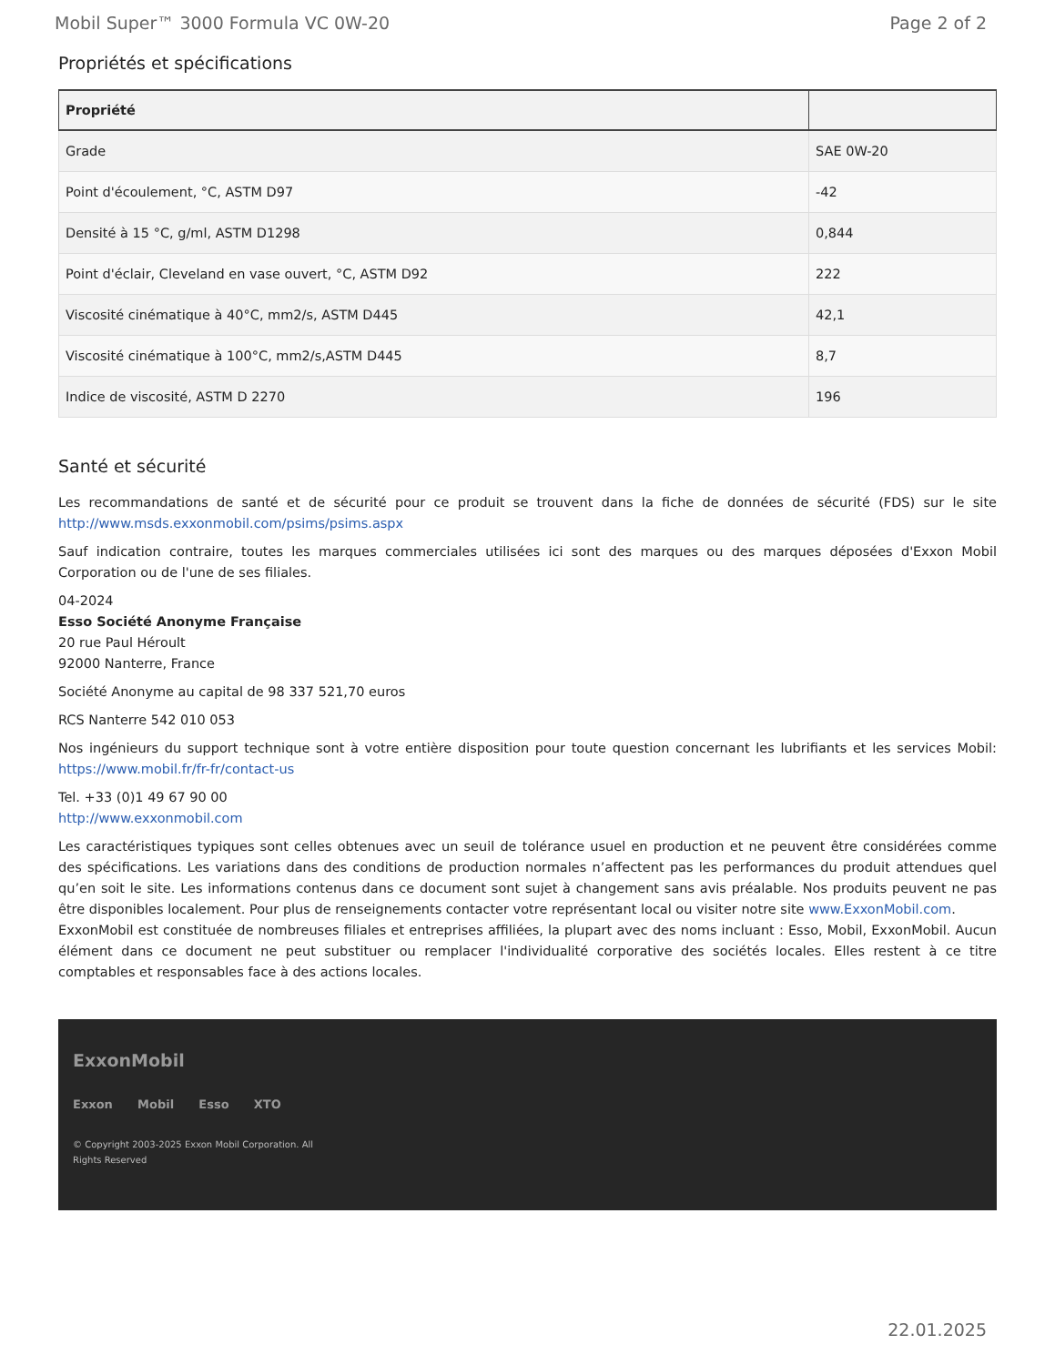Mobil Super™ 3000 Formula VC 0W-20 Page 2 of 2
Propriétés et spécifications
| Propriété | |
| --- | --- |
| Grade | SAE 0W-20 |
| Point d'écoulement, °C, ASTM D97 | -42 |
| Densité à 15 °C, g/ml, ASTM D1298 | 0,844 |
| Point d'éclair, Cleveland en vase ouvert, °C, ASTM D92 | 222 |
| Viscosité cinématique à 40°C, mm2/s, ASTM D445 | 42,1 |
| Viscosité cinématique à 100°C, mm2/s,ASTM D445 | 8,7 |
| Indice de viscosité, ASTM D 2270 | 196 |
Santé et sécurité
Les recommandations de santé et de sécurité pour ce produit se trouvent dans la fiche de données de sécurité (FDS) sur le site http://www.msds.exxonmobil.com/psims/psims.aspx
Sauf indication contraire, toutes les marques commerciales utilisées ici sont des marques ou des marques déposées d'Exxon Mobil Corporation ou de l'une de ses filiales.
04-2024
Esso Société Anonyme Française
20 rue Paul Héroult
92000 Nanterre, France
Société Anonyme au capital de 98 337 521,70 euros
RCS Nanterre 542 010 053
Nos ingénieurs du support technique sont à votre entière disposition pour toute question concernant les lubrifiants et les services Mobil: https://www.mobil.fr/fr-fr/contact-us
Tel. +33 (0)1 49 67 90 00
http://www.exxonmobil.com
Les caractéristiques typiques sont celles obtenues avec un seuil de tolérance usuel en production et ne peuvent être considérées comme des spécifications. Les variations dans des conditions de production normales n’affectent pas les performances du produit attendues quel qu’en soit le site. Les informations contenus dans ce document sont sujet à changement sans avis préalable. Nos produits peuvent ne pas être disponibles localement. Pour plus de renseignements contacter votre représentant local ou visiter notre site www.ExxonMobil.com.
ExxonMobil est constituée de nombreuses filiales et entreprises affiliées, la plupart avec des noms incluant : Esso, Mobil, ExxonMobil. Aucun élément dans ce document ne peut substituer ou remplacer l'individualité corporative des sociétés locales. Elles restent à ce titre comptables et responsables face à des actions locales.
ExxonMobil
Exxon Mobil Esso XTO
© Copyright 2003-2025 Exxon Mobil Corporation. All
Rights Reserved
22.01.2025